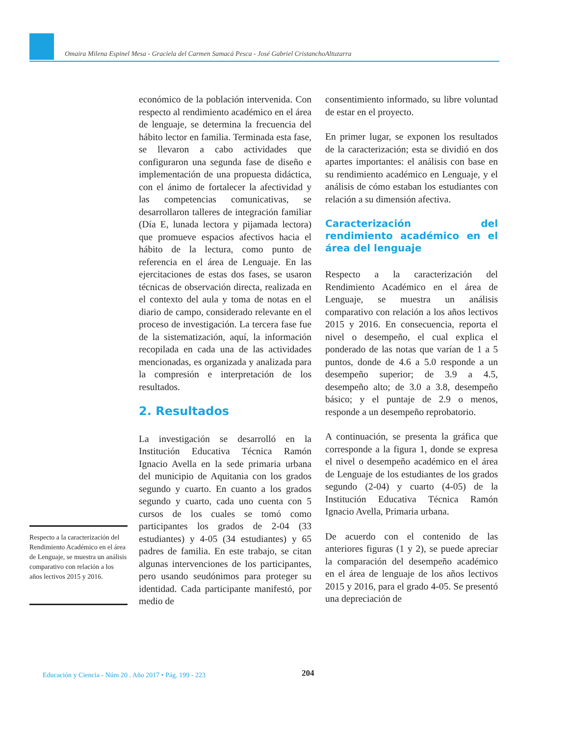Omaira Milena Espinel Mesa - Graciela del Carmen Samacá Pesca - José Gabriel CristanchoAltuzarra
Respecto a la caracterización del Rendimiento Académico en el área de Lenguaje, se muestra un análisis comparativo con relación a los años lectivos 2015 y 2016.
económico de la población intervenida. Con respecto al rendimiento académico en el área de lenguaje, se determina la frecuencia del hábito lector en familia. Terminada esta fase, se llevaron a cabo actividades que configuraron una segunda fase de diseño e implementación de una propuesta didáctica, con el ánimo de fortalecer la afectividad y las competencias comunicativas, se desarrollaron talleres de integración familiar (Día E, lunada lectora y pijamada lectora) que promueve espacios afectivos hacia el hábito de la lectura, como punto de referencia en el área de Lenguaje. En las ejercitaciones de estas dos fases, se usaron técnicas de observación directa, realizada en el contexto del aula y toma de notas en el diario de campo, considerado relevante en el proceso de investigación. La tercera fase fue de la sistematización, aquí, la información recopilada en cada una de las actividades mencionadas, es organizada y analizada para la compresión e interpretación de los resultados.
2. Resultados
La investigación se desarrolló en la Institución Educativa Técnica Ramón Ignacio Avella en la sede primaria urbana del municipio de Aquitania con los grados segundo y cuarto. En cuanto a los grados segundo y cuarto, cada uno cuenta con 5 cursos de los cuales se tomó como participantes los grados de 2-04 (33 estudiantes) y 4-05 (34 estudiantes) y 65 padres de familia. En este trabajo, se citan algunas intervenciones de los participantes, pero usando seudónimos para proteger su identidad. Cada participante manifestó, por medio de
consentimiento informado, su libre voluntad de estar en el proyecto.
En primer lugar, se exponen los resultados de la caracterización; esta se dividió en dos apartes importantes: el análisis con base en su rendimiento académico en Lenguaje, y el análisis de cómo estaban los estudiantes con relación a su dimensión afectiva.
Caracterización del rendimiento académico en el área del lenguaje
Respecto a la caracterización del Rendimiento Académico en el área de Lenguaje, se muestra un análisis comparativo con relación a los años lectivos 2015 y 2016. En consecuencia, reporta el nivel o desempeño, el cual explica el ponderado de las notas que varían de 1 a 5 puntos, donde de 4.6 a 5.0 responde a un desempeño superior; de 3.9 a 4.5, desempeño alto; de 3.0 a 3.8, desempeño básico; y el puntaje de 2.9 o menos, responde a un desempeño reprobatorio.
A continuación, se presenta la gráfica que corresponde a la figura 1, donde se expresa el nivel o desempeño académico en el área de Lenguaje de los estudiantes de los grados segundo (2-04) y cuarto (4-05) de la Institución Educativa Técnica Ramón Ignacio Avella, Primaria urbana.
De acuerdo con el contenido de las anteriores figuras (1 y 2), se puede apreciar la comparación del desempeño académico en el área de lenguaje de los años lectivos 2015 y 2016, para el grado 4-05. Se presentó una depreciación de
Educación y Ciencia - Núm 20 . Año 2017 • Pág. 199 - 223
204